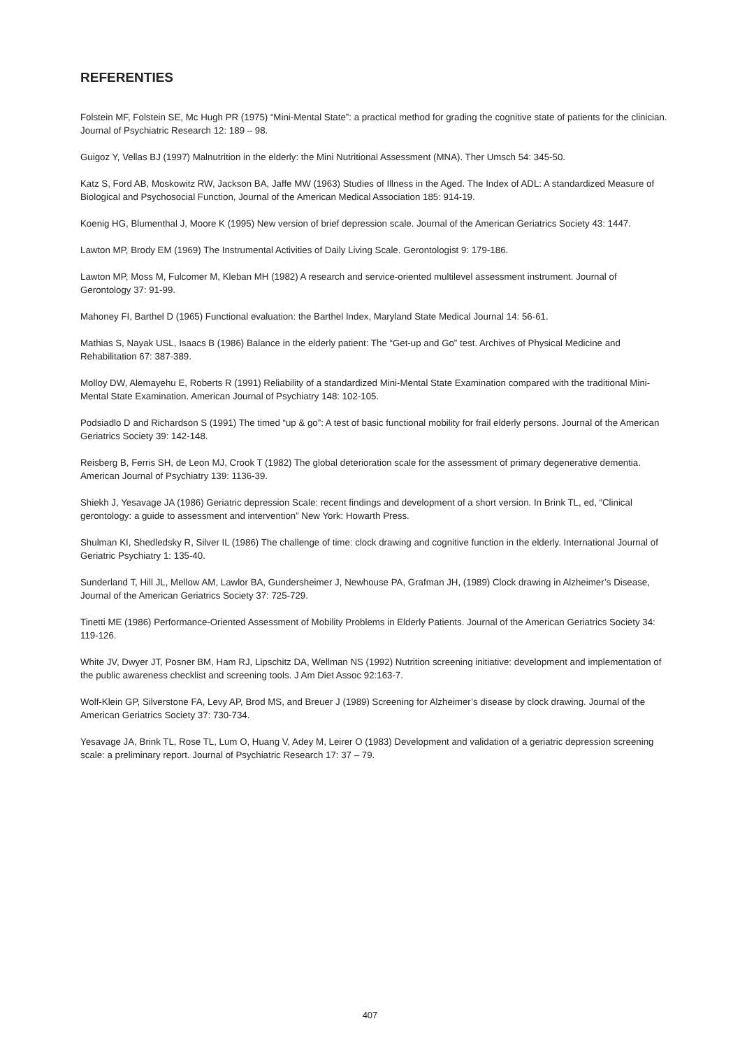REFERENTIES
Folstein MF, Folstein SE, Mc Hugh PR (1975) “Mini-Mental State”: a practical method for grading the cognitive state of patients for the clinician. Journal of Psychiatric Research 12: 189 – 98.
Guigoz Y, Vellas BJ (1997) Malnutrition in the elderly: the Mini Nutritional Assessment (MNA). Ther Umsch 54: 345-50.
Katz S, Ford AB, Moskowitz RW, Jackson BA, Jaffe MW (1963) Studies of Illness in the Aged. The Index of ADL: A standardized Measure of Biological and Psychosocial Function, Journal of the American Medical Association 185: 914-19.
Koenig HG, Blumenthal J, Moore K (1995) New version of brief depression scale. Journal of the American Geriatrics Society 43: 1447.
Lawton MP, Brody EM (1969) The Instrumental Activities of Daily Living Scale. Gerontologist 9: 179-186.
Lawton MP, Moss M, Fulcomer M, Kleban MH (1982) A research and service-oriented multilevel assessment instrument. Journal of Gerontology 37: 91-99.
Mahoney FI, Barthel D (1965) Functional evaluation: the Barthel Index, Maryland State Medical Journal 14: 56-61.
Mathias S, Nayak USL, Isaacs B (1986) Balance in the elderly patient: The “Get-up and Go” test. Archives of Physical Medicine and Rehabilitation 67: 387-389.
Molloy DW, Alemayehu E, Roberts R (1991) Reliability of a standardized Mini-Mental State Examination compared with the traditional Mini-Mental State Examination. American Journal of Psychiatry 148: 102-105.
Podsiadlo D and Richardson S (1991) The timed “up & go”: A test of basic functional mobility for frail elderly persons. Journal of the American Geriatrics Society 39: 142-148.
Reisberg B, Ferris SH, de Leon MJ, Crook T (1982) The global deterioration scale for the assessment of primary degenerative dementia. American Journal of Psychiatry 139: 1136-39.
Shiekh J, Yesavage JA (1986) Geriatric depression Scale: recent findings and development of a short version. In Brink TL, ed, “Clinical gerontology: a guide to assessment and intervention” New York: Howarth Press.
Shulman KI, Shedledsky R, Silver IL (1986) The challenge of time: clock drawing and cognitive function in the elderly. International Journal of Geriatric Psychiatry 1: 135-40.
Sunderland T, Hill JL, Mellow AM, Lawlor BA, Gundersheimer J, Newhouse PA, Grafman JH, (1989) Clock drawing in Alzheimer’s Disease, Journal of the American Geriatrics Society 37: 725-729.
Tinetti ME (1986) Performance-Oriented Assessment of Mobility Problems in Elderly Patients. Journal of the American Geriatrics Society 34: 119-126.
White JV, Dwyer JT, Posner BM, Ham RJ, Lipschitz DA, Wellman NS (1992) Nutrition screening initiative: development and implementation of the public awareness checklist and screening tools. J Am Diet Assoc 92:163-7.
Wolf-Klein GP, Silverstone FA, Levy AP, Brod MS, and Breuer J (1989) Screening for Alzheimer’s disease by clock drawing. Journal of the American Geriatrics Society 37: 730-734.
Yesavage JA, Brink TL, Rose TL, Lum O, Huang V, Adey M, Leirer O (1983) Development and validation of a geriatric depression screening scale: a preliminary report. Journal of Psychiatric Research 17: 37 – 79.
407